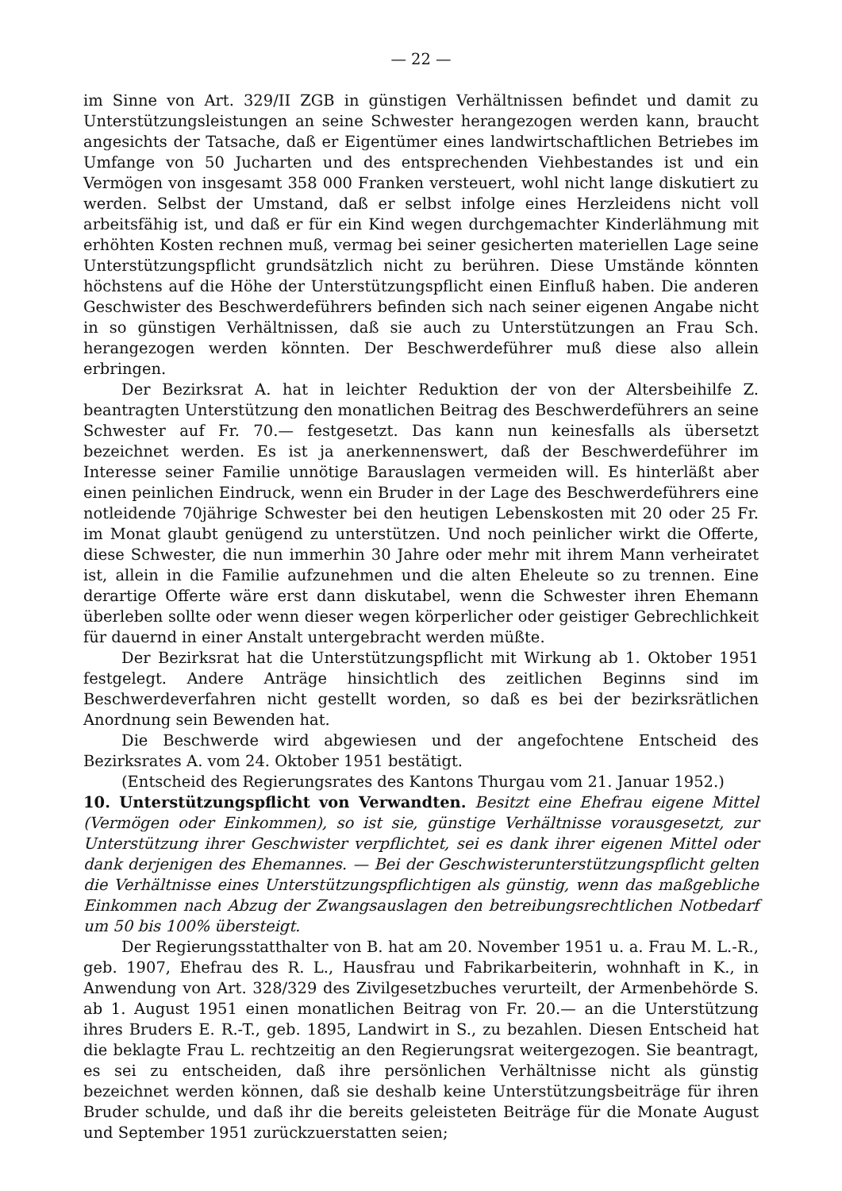— 22 —
im Sinne von Art. 329/II ZGB in günstigen Verhältnissen befindet und damit zu Unterstützungsleistungen an seine Schwester herangezogen werden kann, braucht angesichts der Tatsache, daß er Eigentümer eines landwirtschaftlichen Betriebes im Umfange von 50 Jucharten und des entsprechenden Viehbestandes ist und ein Vermögen von insgesamt 358 000 Franken versteuert, wohl nicht lange diskutiert zu werden. Selbst der Umstand, daß er selbst infolge eines Herzleidens nicht voll arbeitsfähig ist, und daß er für ein Kind wegen durchgemachter Kinderlähmung mit erhöhten Kosten rechnen muß, vermag bei seiner gesicherten materiellen Lage seine Unterstützungspflicht grundsätzlich nicht zu berühren. Diese Umstände könnten höchstens auf die Höhe der Unterstützungspflicht einen Einfluß haben. Die anderen Geschwister des Beschwerdeführers befinden sich nach seiner eigenen Angabe nicht in so günstigen Verhältnissen, daß sie auch zu Unterstützungen an Frau Sch. herangezogen werden könnten. Der Beschwerdeführer muß diese also allein erbringen.
Der Bezirksrat A. hat in leichter Reduktion der von der Altersbeihilfe Z. beantragten Unterstützung den monatlichen Beitrag des Beschwerdeführers an seine Schwester auf Fr. 70.— festgesetzt. Das kann nun keinesfalls als übersetzt bezeichnet werden. Es ist ja anerkennenswert, daß der Beschwerdeführer im Interesse seiner Familie unnötige Barauslagen vermeiden will. Es hinterläßt aber einen peinlichen Eindruck, wenn ein Bruder in der Lage des Beschwerdeführers eine notleidende 70jährige Schwester bei den heutigen Lebenskosten mit 20 oder 25 Fr. im Monat glaubt genügend zu unterstützen. Und noch peinlicher wirkt die Offerte, diese Schwester, die nun immerhin 30 Jahre oder mehr mit ihrem Mann verheiratet ist, allein in die Familie aufzunehmen und die alten Eheleute so zu trennen. Eine derartige Offerte wäre erst dann diskutabel, wenn die Schwester ihren Ehemann überleben sollte oder wenn dieser wegen körperlicher oder geistiger Gebrechlichkeit für dauernd in einer Anstalt untergebracht werden müßte.
Der Bezirksrat hat die Unterstützungspflicht mit Wirkung ab 1. Oktober 1951 festgelegt. Andere Anträge hinsichtlich des zeitlichen Beginns sind im Beschwerdeverfahren nicht gestellt worden, so daß es bei der bezirksrätlichen Anordnung sein Bewenden hat.
Die Beschwerde wird abgewiesen und der angefochtene Entscheid des Bezirksrates A. vom 24. Oktober 1951 bestätigt.
(Entscheid des Regierungsrates des Kantons Thurgau vom 21. Januar 1952.)
10. Unterstützungspflicht von Verwandten. Besitzt eine Ehefrau eigene Mittel (Vermögen oder Einkommen), so ist sie, günstige Verhältnisse vorausgesetzt, zur Unterstützung ihrer Geschwister verpflichtet, sei es dank ihrer eigenen Mittel oder dank derjenigen des Ehemannes. — Bei der Geschwisterunterstützungspflicht gelten die Verhältnisse eines Unterstützungspflichtigen als günstig, wenn das maßgebliche Einkommen nach Abzug der Zwangsauslagen den betreibungsrechtlichen Notbedarf um 50 bis 100% übersteigt.
Der Regierungsstatthalter von B. hat am 20. November 1951 u. a. Frau M. L.-R., geb. 1907, Ehefrau des R. L., Hausfrau und Fabrikarbeiterin, wohnhaft in K., in Anwendung von Art. 328/329 des Zivilgesetzbuches verurteilt, der Armenbehörde S. ab 1. August 1951 einen monatlichen Beitrag von Fr. 20.— an die Unterstützung ihres Bruders E. R.-T., geb. 1895, Landwirt in S., zu bezahlen. Diesen Entscheid hat die beklagte Frau L. rechtzeitig an den Regierungsrat weitergezogen. Sie beantragt, es sei zu entscheiden, daß ihre persönlichen Verhältnisse nicht als günstig bezeichnet werden können, daß sie deshalb keine Unterstützungsbeiträge für ihren Bruder schulde, und daß ihr die bereits geleisteten Beiträge für die Monate August und September 1951 zurückzuerstatten seien;